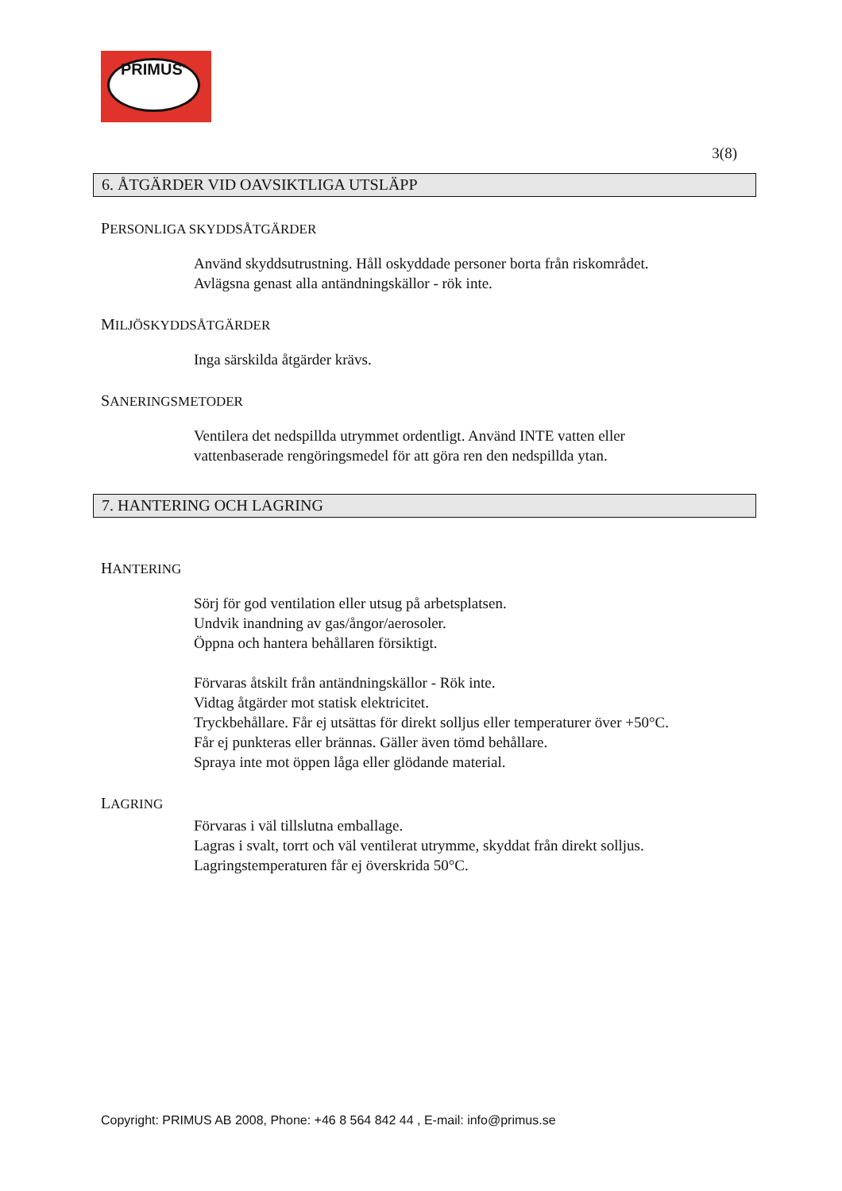PRIMUS<sup>®</sup>
3(8)
6. ÅTGÄRDER VID OAVSIKTLIGA UTSLÄPP
PERSONLIGA SKYDDSÅTGÄRDER
Använd skyddsutrustning. Håll oskyddade personer borta från riskområdet.
Avlägsna genast alla antändningskällor - rök inte.
MILJÖSKYDDSÅTGÄRDER
Inga särskilda åtgärder krävs.
SANERINGSMETODER
Ventilera det nedspillda utrymmet ordentligt. Använd INTE vatten eller
vattenbaserade rengöringsmedel för att göra ren den nedspillda ytan.
7. HANTERING OCH LAGRING
HANTERING
Sörj för god ventilation eller utsug på arbetsplatsen.
Undvik inandning av gas/ångor/aerosoler.
Öppna och hantera behållaren försiktigt.
Förvaras åtskilt från antändningskällor - Rök inte.
Vidtag åtgärder mot statisk elektricitet.
Tryckbehållare. Får ej utsättas för direkt solljus eller temperaturer över +50°C.
Får ej punkteras eller brännas. Gäller även tömd behållare.
Spraya inte mot öppen låga eller glödande material.
LAGRING
Förvaras i väl tillslutna emballage.
Lagras i svalt, torrt och väl ventilerat utrymme, skyddat från direkt solljus.
Lagringstemperaturen får ej överskrida 50°C.
Copyright: PRIMUS AB 2008, Phone: +46 8 564 842 44 , E-mail: info@primus.se